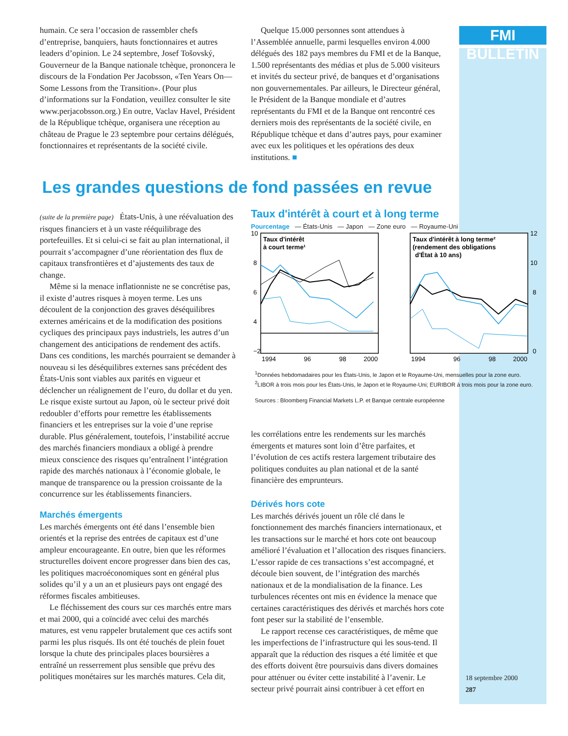FMI BULLETIN
humain. Ce sera l’occasion de rassembler chefs d’entreprise, banquiers, hauts fonctionnaires et autres leaders d’opinion. Le 24 septembre, Josef Tošovský, Gouverneur de la Banque nationale tchèque, prononcera le discours de la Fondation Per Jacobsson, «Ten Years On—Some Lessons from the Transition». (Pour plus d’informations sur la Fondation, veuillez consulter le site www.perjacobsson.org.) En outre, Vaclav Havel, Président de la République tchèque, organisera une réception au château de Prague le 23 septembre pour certains délégués, fonctionnaires et représentants de la société civile.
Quelque 15.000 personnes sont attendues à l’Assemblée annuelle, parmi lesquelles environ 4.000 délégués des 182 pays membres du FMI et de la Banque, 1.500 représentants des médias et plus de 5.000 visiteurs et invités du secteur privé, de banques et d’organisations non gouvernementales. Par ailleurs, le Directeur général, le Président de la Banque mondiale et d’autres représentants du FMI et de la Banque ont rencontré ces derniers mois des représentants de la société civile, en République tchèque et dans d’autres pays, pour examiner avec eux les politiques et les opérations des deux institutions. ■
Les grandes questions de fond passées en revue
(suite de la première page) États-Unis, à une réévaluation des risques financiers et à un vaste rééquilibrage des portefeuilles. Et si celui-ci se fait au plan international, il pourrait s’accompagner d’une réorientation des flux de capitaux transfrontières et d’ajustements des taux de change.
Même si la menace inflationniste ne se concrétise pas, il existe d’autres risques à moyen terme. Les uns découlent de la conjonction des graves déséquilibres externes américains et de la modification des positions cycliques des principaux pays industriels, les autres d’un changement des anticipations de rendement des actifs. Dans ces conditions, les marchés pourraient se demander à nouveau si les déséquilibres externes sans précédent des États-Unis sont viables aux parités en vigueur et déclencher un réalignement de l’euro, du dollar et du yen. Le risque existe surtout au Japon, où le secteur privé doit redoubler d’efforts pour remettre les établissements financiers et les entreprises sur la voie d’une reprise durable. Plus généralement, toutefois, l’instabilité accrue des marchés financiers mondiaux a obligé à prendre mieux conscience des risques qu’entraînent l’intégration rapide des marchés nationaux à l’économie globale, le manque de transparence ou la pression croissante de la concurrence sur les établissements financiers.
Marchés émergents
Les marchés émergents ont été dans l’ensemble bien orientés et la reprise des entrées de capitaux est d’une ampleur encourageante. En outre, bien que les réformes structurelles doivent encore progresser dans bien des cas, les politiques macroéconomiques sont en général plus solides qu’il y a un an et plusieurs pays ont engagé des réformes fiscales ambitieuses.
Le fléchissement des cours sur ces marchés entre mars et mai 2000, qui a coïncidé avec celui des marchés matures, est venu rappeler brutalement que ces actifs sont parmi les plus risqués. Ils ont été touchés de plein fouet lorsque la chute des principales places boursières a entraîné un resserrement plus sensible que prévu des politiques monétaires sur les marchés matures. Cela dit,
Taux d'intérêt à court et à long terme
Pourcentage — États-Unis — Japon — Zone euro — Royaume-Uni
Taux d'intérêt
à court terme¹
Taux d'intérêt à long terme²
(rendement des obligations
d'État à 10 ans)
10
8
6
4
−2
12
10
8
0
1994
96
98
2000
1994
96
98
2000
<sup>1</sup> Données hebdomadaires pour les États-Unis, le Japon et le Royaume-Uni, mensuelles pour la zone euro.
<sup>2</sup> LIBOR à trois mois pour les États-Unis, le Japon et le Royaume-Uni; EURIBOR à trois mois pour la zone euro.
Sources : Bloomberg Financial Markets L.P. et Banque centrale européenne
les corrélations entre les rendements sur les marchés émergents et matures sont loin d’être parfaites, et l’évolution de ces actifs restera largement tributaire des politiques conduites au plan national et de la santé financière des emprunteurs.
Dérivés hors cote
Les marchés dérivés jouent un rôle clé dans le fonctionnement des marchés financiers internationaux, et les transactions sur le marché et hors cote ont beaucoup amélioré l’évaluation et l’allocation des risques financiers. L’essor rapide de ces transactions s’est accompagné, et découle bien souvent, de l’intégration des marchés nationaux et de la mondialisation de la finance. Les turbulences récentes ont mis en évidence la menace que certaines caractéristiques des dérivés et marchés hors cote font peser sur la stabilité de l’ensemble.
Le rapport recense ces caractéristiques, de même que les imperfections de l’infrastructure qui les sous-tend. Il apparaît que la réduction des risques a été limitée et que des efforts doivent être poursuivis dans divers domaines pour atténuer ou éviter cette instabilité à l’avenir. Le secteur privé pourrait ainsi contribuer à cet effort en
18 septembre 2000
287